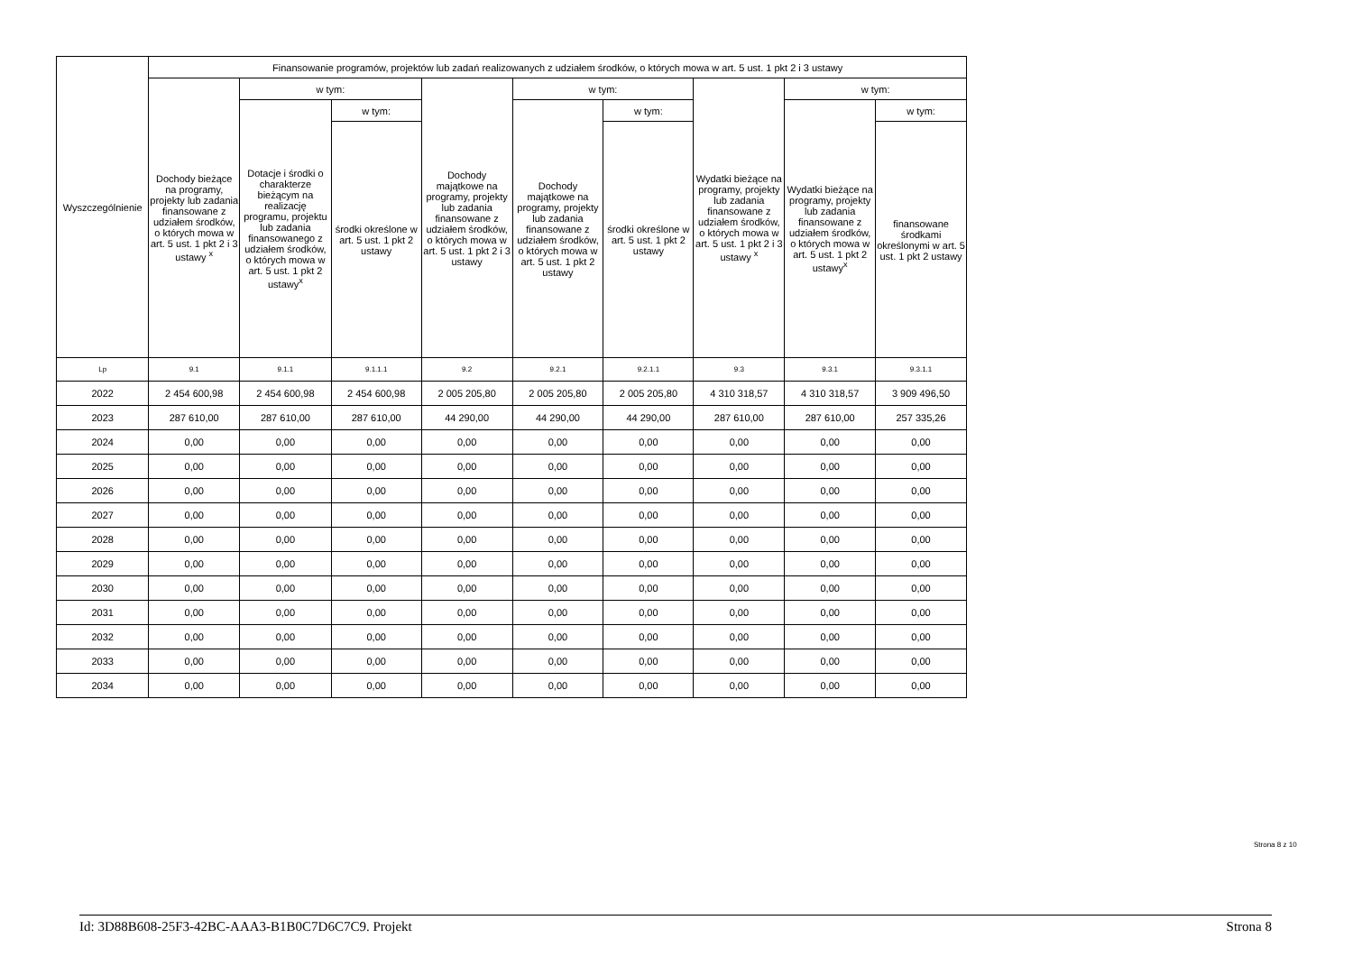| Wyszczególnienie | Finansowanie programów, projektów lub zadań realizowanych z udziałem środków, o których mowa w art. 5 ust. 1 pkt 2 i 3 ustawy | | | | | | | | |
| --- | --- | --- | --- | --- | --- | --- | --- | --- | --- |
| | Dochody bieżące na programy, projekty lub zadania finansowane z udziałem środków, o których mowa w art. 5 ust. 1 pkt 2 i 3 ustawy <sup>x</sup> | w tym: | | Dochody majątkowe na programy, projekty lub zadania finansowane z udziałem środków, o których mowa w art. 5 ust. 1 pkt 2 i 3 ustawy | w tym: | | Wydatki bieżące na programy, projekty lub zadania finansowane z udziałem środków, o których mowa w art. 5 ust. 1 pkt 2 i 3 ustawy <sup>x</sup> | w tym: | |
| | | Dotacje i środki o charakterze bieżącym na realizację programu, projektu lub zadania finansowanego z udziałem środków, o których mowa w art. 5 ust. 1 pkt 2 ustawy<sup>x</sup> | w tym: | | Dochody majątkowe na programy, projekty lub zadania finansowane z udziałem środków, o których mowa w art. 5 ust. 1 pkt 2 ustawy | w tym: | | Wydatki bieżące na programy, projekty lub zadania finansowane z udziałem środków, o których mowa w art. 5 ust. 1 pkt 2 ustawy<sup>x</sup> | w tym: |
| | | | środki określone w art. 5 ust. 1 pkt 2 ustawy | | | środki określone w art. 5 ust. 1 pkt 2 ustawy | | | finansowane środkami określonymi w art. 5 ust. 1 pkt 2 ustawy |
| Lp | 9.1 | 9.1.1 | 9.1.1.1 | 9.2 | 9.2.1 | 9.2.1.1 | 9.3 | 9.3.1 | 9.3.1.1 |
| 2022 | 2 454 600,98 | 2 454 600,98 | 2 454 600,98 | 2 005 205,80 | 2 005 205,80 | 2 005 205,80 | 4 310 318,57 | 4 310 318,57 | 3 909 496,50 |
| 2023 | 287 610,00 | 287 610,00 | 287 610,00 | 44 290,00 | 44 290,00 | 44 290,00 | 287 610,00 | 287 610,00 | 257 335,26 |
| 2024 | 0,00 | 0,00 | 0,00 | 0,00 | 0,00 | 0,00 | 0,00 | 0,00 | 0,00 |
| 2025 | 0,00 | 0,00 | 0,00 | 0,00 | 0,00 | 0,00 | 0,00 | 0,00 | 0,00 |
| 2026 | 0,00 | 0,00 | 0,00 | 0,00 | 0,00 | 0,00 | 0,00 | 0,00 | 0,00 |
| 2027 | 0,00 | 0,00 | 0,00 | 0,00 | 0,00 | 0,00 | 0,00 | 0,00 | 0,00 |
| 2028 | 0,00 | 0,00 | 0,00 | 0,00 | 0,00 | 0,00 | 0,00 | 0,00 | 0,00 |
| 2029 | 0,00 | 0,00 | 0,00 | 0,00 | 0,00 | 0,00 | 0,00 | 0,00 | 0,00 |
| 2030 | 0,00 | 0,00 | 0,00 | 0,00 | 0,00 | 0,00 | 0,00 | 0,00 | 0,00 |
| 2031 | 0,00 | 0,00 | 0,00 | 0,00 | 0,00 | 0,00 | 0,00 | 0,00 | 0,00 |
| 2032 | 0,00 | 0,00 | 0,00 | 0,00 | 0,00 | 0,00 | 0,00 | 0,00 | 0,00 |
| 2033 | 0,00 | 0,00 | 0,00 | 0,00 | 0,00 | 0,00 | 0,00 | 0,00 | 0,00 |
| 2034 | 0,00 | 0,00 | 0,00 | 0,00 | 0,00 | 0,00 | 0,00 | 0,00 | 0,00 |
Strona 8 z 10
Id: 3D88B608-25F3-42BC-AAA3-B1B0C7D6C7C9. Projekt Strona 8